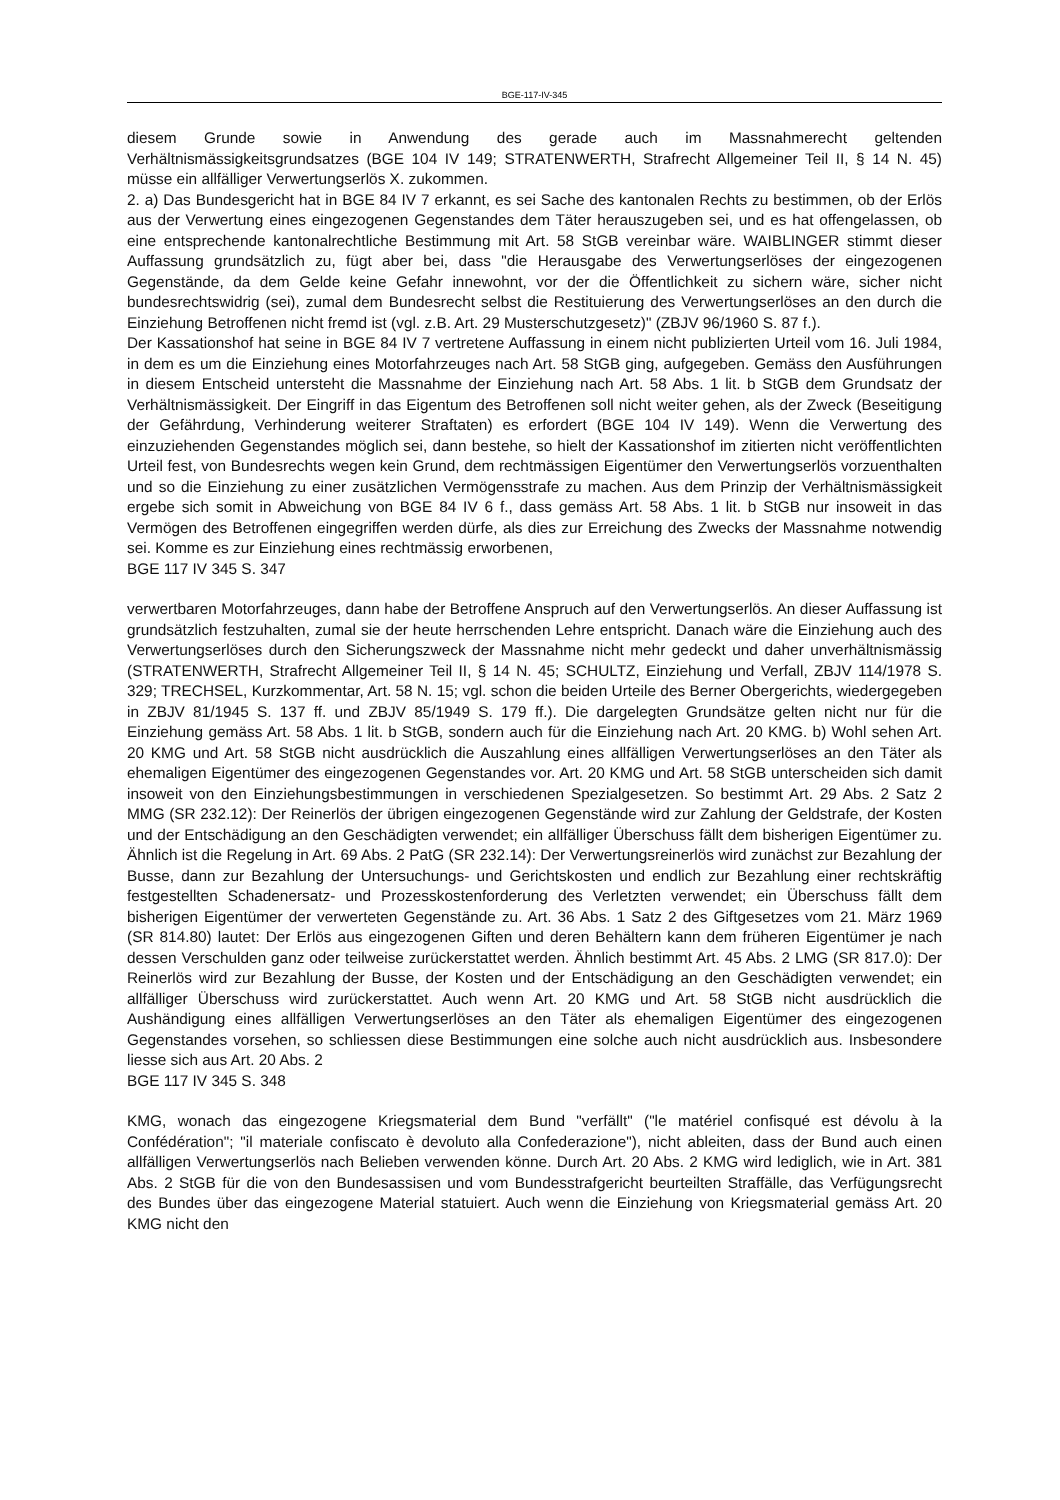BGE-117-IV-345
diesem Grunde sowie in Anwendung des gerade auch im Massnahmerecht geltenden Verhältnismässigkeitsgrundsatzes (BGE 104 IV 149; STRATENWERTH, Strafrecht Allgemeiner Teil II, § 14 N. 45) müsse ein allfälliger Verwertungserlös X. zukommen.
2. a) Das Bundesgericht hat in BGE 84 IV 7 erkannt, es sei Sache des kantonalen Rechts zu bestimmen, ob der Erlös aus der Verwertung eines eingezogenen Gegenstandes dem Täter herauszugeben sei, und es hat offengelassen, ob eine entsprechende kantonalrechtliche Bestimmung mit Art. 58 StGB vereinbar wäre. WAIBLINGER stimmt dieser Auffassung grundsätzlich zu, fügt aber bei, dass "die Herausgabe des Verwertungserlöses der eingezogenen Gegenstände, da dem Gelde keine Gefahr innewohnt, vor der die Öffentlichkeit zu sichern wäre, sicher nicht bundesrechtswidrig (sei), zumal dem Bundesrecht selbst die Restituierung des Verwertungserlöses an den durch die Einziehung Betroffenen nicht fremd ist (vgl. z.B. Art. 29 Musterschutzgesetz)" (ZBJV 96/1960 S. 87 f.).
Der Kassationshof hat seine in BGE 84 IV 7 vertretene Auffassung in einem nicht publizierten Urteil vom 16. Juli 1984, in dem es um die Einziehung eines Motorfahrzeuges nach Art. 58 StGB ging, aufgegeben. Gemäss den Ausführungen in diesem Entscheid untersteht die Massnahme der Einziehung nach Art. 58 Abs. 1 lit. b StGB dem Grundsatz der Verhältnismässigkeit. Der Eingriff in das Eigentum des Betroffenen soll nicht weiter gehen, als der Zweck (Beseitigung der Gefährdung, Verhinderung weiterer Straftaten) es erfordert (BGE 104 IV 149). Wenn die Verwertung des einzuziehenden Gegenstandes möglich sei, dann bestehe, so hielt der Kassationshof im zitierten nicht veröffentlichten Urteil fest, von Bundesrechts wegen kein Grund, dem rechtmässigen Eigentümer den Verwertungserlös vorzuenthalten und so die Einziehung zu einer zusätzlichen Vermögensstrafe zu machen. Aus dem Prinzip der Verhältnismässigkeit ergebe sich somit in Abweichung von BGE 84 IV 6 f., dass gemäss Art. 58 Abs. 1 lit. b StGB nur insoweit in das Vermögen des Betroffenen eingegriffen werden dürfe, als dies zur Erreichung des Zwecks der Massnahme notwendig sei. Komme es zur Einziehung eines rechtmässig erworbenen,
BGE 117 IV 345 S. 347
verwertbaren Motorfahrzeuges, dann habe der Betroffene Anspruch auf den Verwertungserlös. An dieser Auffassung ist grundsätzlich festzuhalten, zumal sie der heute herrschenden Lehre entspricht. Danach wäre die Einziehung auch des Verwertungserlöses durch den Sicherungszweck der Massnahme nicht mehr gedeckt und daher unverhältnismässig (STRATENWERTH, Strafrecht Allgemeiner Teil II, § 14 N. 45; SCHULTZ, Einziehung und Verfall, ZBJV 114/1978 S. 329; TRECHSEL, Kurzkommentar, Art. 58 N. 15; vgl. schon die beiden Urteile des Berner Obergerichts, wiedergegeben in ZBJV 81/1945 S. 137 ff. und ZBJV 85/1949 S. 179 ff.). Die dargelegten Grundsätze gelten nicht nur für die Einziehung gemäss Art. 58 Abs. 1 lit. b StGB, sondern auch für die Einziehung nach Art. 20 KMG. b) Wohl sehen Art. 20 KMG und Art. 58 StGB nicht ausdrücklich die Auszahlung eines allfälligen Verwertungserlöses an den Täter als ehemaligen Eigentümer des eingezogenen Gegenstandes vor. Art. 20 KMG und Art. 58 StGB unterscheiden sich damit insoweit von den Einziehungsbestimmungen in verschiedenen Spezialgesetzen. So bestimmt Art. 29 Abs. 2 Satz 2 MMG (SR 232.12): Der Reinerlös der übrigen eingezogenen Gegenstände wird zur Zahlung der Geldstrafe, der Kosten und der Entschädigung an den Geschädigten verwendet; ein allfälliger Überschuss fällt dem bisherigen Eigentümer zu. Ähnlich ist die Regelung in Art. 69 Abs. 2 PatG (SR 232.14): Der Verwertungsreinerlös wird zunächst zur Bezahlung der Busse, dann zur Bezahlung der Untersuchungs- und Gerichtskosten und endlich zur Bezahlung einer rechtskräftig festgestellten Schadenersatz- und Prozesskostenforderung des Verletzten verwendet; ein Überschuss fällt dem bisherigen Eigentümer der verwerteten Gegenstände zu. Art. 36 Abs. 1 Satz 2 des Giftgesetzes vom 21. März 1969 (SR 814.80) lautet: Der Erlös aus eingezogenen Giften und deren Behältern kann dem früheren Eigentümer je nach dessen Verschulden ganz oder teilweise zurückerstattet werden. Ähnlich bestimmt Art. 45 Abs. 2 LMG (SR 817.0): Der Reinerlös wird zur Bezahlung der Busse, der Kosten und der Entschädigung an den Geschädigten verwendet; ein allfälliger Überschuss wird zurückerstattet. Auch wenn Art. 20 KMG und Art. 58 StGB nicht ausdrücklich die Aushändigung eines allfälligen Verwertungserlöses an den Täter als ehemaligen Eigentümer des eingezogenen Gegenstandes vorsehen, so schliessen diese Bestimmungen eine solche auch nicht ausdrücklich aus. Insbesondere liesse sich aus Art. 20 Abs. 2
BGE 117 IV 345 S. 348
KMG, wonach das eingezogene Kriegsmaterial dem Bund "verfällt" ("le matériel confisqué est dévolu à la Confédération"; "il materiale confiscato è devoluto alla Confederazione"), nicht ableiten, dass der Bund auch einen allfälligen Verwertungserlös nach Belieben verwenden könne. Durch Art. 20 Abs. 2 KMG wird lediglich, wie in Art. 381 Abs. 2 StGB für die von den Bundesassisen und vom Bundesstrafgericht beurteilten Straffälle, das Verfügungsrecht des Bundes über das eingezogene Material statuiert. Auch wenn die Einziehung von Kriegsmaterial gemäss Art. 20 KMG nicht den